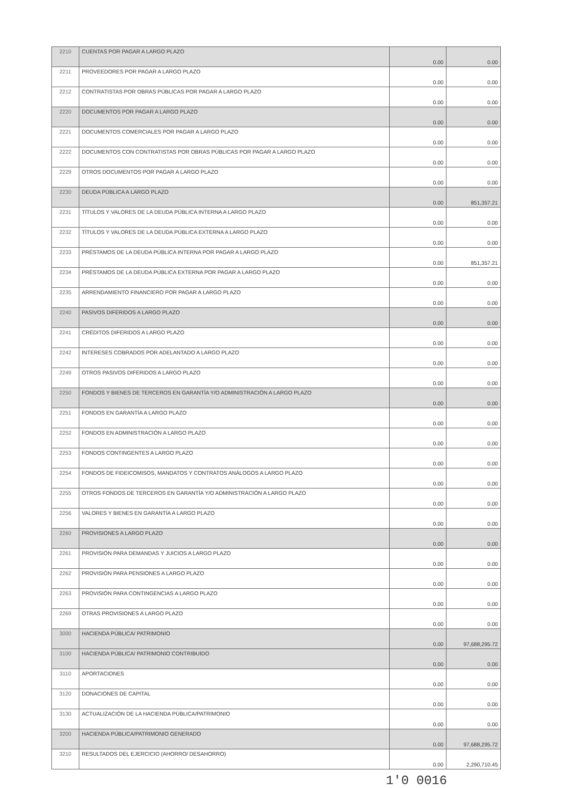| 2210 | CUENTAS POR PAGAR A LARGO PLAZO | 0.00 | 0.00 |
| 2211 | PROVEEDORES POR PAGAR A LARGO PLAZO | 0.00 | 0.00 |
| 2212 | CONTRATISTAS POR OBRAS PÚBLICAS POR PAGAR A LARGO PLAZO | 0.00 | 0.00 |
| 2220 | DOCUMENTOS POR PAGAR A LARGO PLAZO | 0.00 | 0.00 |
| 2221 | DOCUMENTOS COMERCIALES POR PAGAR A LARGO PLAZO | 0.00 | 0.00 |
| 2222 | DOCUMENTOS CON CONTRATISTAS POR OBRAS PÚBLICAS POR PAGAR A LARGO PLAZO | 0.00 | 0.00 |
| 2229 | OTROS DOCUMENTOS POR PAGAR A LARGO PLAZO | 0.00 | 0.00 |
| 2230 | DEUDA PÚBLICA A LARGO PLAZO | 0.00 | 851,357.21 |
| 2231 | TÍTULOS Y VALORES DE LA DEUDA PÚBLICA INTERNA A LARGO PLAZO | 0.00 | 0.00 |
| 2232 | TÍTULOS Y VALORES DE LA DEUDA PÚBLICA EXTERNA A LARGO PLAZO | 0.00 | 0.00 |
| 2233 | PRÉSTAMOS DE LA DEUDA PÚBLICA INTERNA POR PAGAR A LARGO PLAZO | 0.00 | 851,357.21 |
| 2234 | PRÉSTAMOS DE LA DEUDA PÚBLICA EXTERNA POR PAGAR A LARGO PLAZO | 0.00 | 0.00 |
| 2235 | ARRENDAMIENTO FINANCIERO POR PAGAR A LARGO PLAZO | 0.00 | 0.00 |
| 2240 | PASIVOS DIFERIDOS A LARGO PLAZO | 0.00 | 0.00 |
| 2241 | CRÉDITOS DIFERIDOS A LARGO PLAZO | 0.00 | 0.00 |
| 2242 | INTERESES COBRADOS POR ADELANTADO A LARGO PLAZO | 0.00 | 0.00 |
| 2249 | OTROS PASIVOS DIFERIDOS A LARGO PLAZO | 0.00 | 0.00 |
| 2250 | FONDOS Y BIENES DE TERCEROS EN GARANTÍA Y/O ADMINISTRACIÓN A LARGO PLAZO | 0.00 | 0.00 |
| 2251 | FONDOS EN GARANTÍA A LARGO PLAZO | 0.00 | 0.00 |
| 2252 | FONDOS EN ADMINISTRACIÓN A LARGO PLAZO | 0.00 | 0.00 |
| 2253 | FONDOS CONTINGENTES A LARGO PLAZO | 0.00 | 0.00 |
| 2254 | FONDOS DE FIDEICOMISOS, MANDATOS Y CONTRATOS ANÁLOGOS A LARGO PLAZO | 0.00 | 0.00 |
| 2255 | OTROS FONDOS DE TERCEROS EN GARANTÍA Y/O ADMINISTRACIÓN A LARGO PLAZO | 0.00 | 0.00 |
| 2256 | VALORES Y BIENES EN GARANTÍA A LARGO PLAZO | 0.00 | 0.00 |
| 2260 | PROVISIONES A LARGO PLAZO | 0.00 | 0.00 |
| 2261 | PROVISIÓN PARA DEMANDAS Y JUICIOS A LARGO PLAZO | 0.00 | 0.00 |
| 2262 | PROVISIÓN PARA PENSIONES A LARGO PLAZO | 0.00 | 0.00 |
| 2263 | PROVISIÓN PARA CONTINGENCIAS A LARGO PLAZO | 0.00 | 0.00 |
| 2269 | OTRAS PROVISIONES A LARGO PLAZO | 0.00 | 0.00 |
| 3000 | HACIENDA PÚBLICA/ PATRIMONIO | 0.00 | 97,688,295.72 |
| 3100 | HACIENDA PÚBLICA/ PATRIMONIO CONTRIBUIDO | 0.00 | 0.00 |
| 3110 | APORTACIONES | 0.00 | 0.00 |
| 3120 | DONACIONES DE CAPITAL | 0.00 | 0.00 |
| 3130 | ACTUALIZACIÓN DE LA HACIENDA PÚBLICA/PATRIMONIO | 0.00 | 0.00 |
| 3200 | HACIENDA PÚBLICA/PATRIMONIO GENERADO | 0.00 | 97,688,295.72 |
| 3210 | RESULTADOS DEL EJERCICIO (AHORRO/ DESAHORRO) | 0.00 | 2,290,710.45 |
1'0 0016